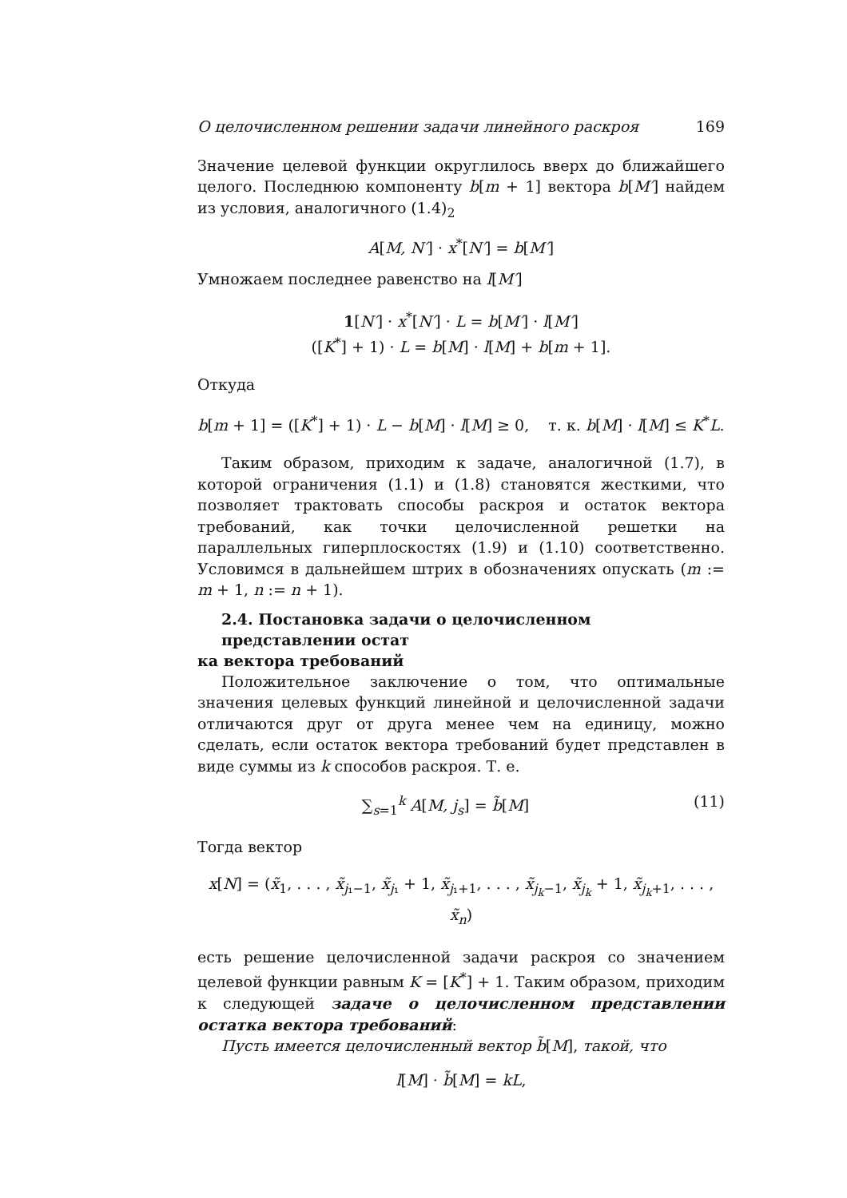О целочисленном решении задачи линейного раскроя 169
Значение целевой функции округлилось вверх до ближайшего целого. Последнюю компоненту b[m + 1] вектора b[M′] найдем из условия, аналогичного (1.4)<sub>2</sub>
A[M, N′] · x<sup>*</sup>[N′] = b[M′]
Умножаем последнее равенство на l[M′]
1[N′] · x<sup>*</sup>[N′] · L = b[M′] · l[M′]
([K<sup>*</sup>] + 1) · L = b[M] · l[M] + b[m + 1].
Откуда
b[m + 1] = ([K<sup>*</sup>] + 1) · L − b[M] · l[M] ≥ 0, т. к. b[M] · l[M] ≤ K<sup>*</sup>L.
Таким образом, приходим к задаче, аналогичной (1.7), в которой ограничения (1.1) и (1.8) становятся жесткими, что позволяет трактовать способы раскроя и остаток вектора требований, как точки целочисленной решетки на параллельных гиперплоскостях (1.9) и (1.10) соответственно. Условимся в дальнейшем штрих в обозначениях опускать (m := m + 1, n := n + 1).
2.4. Постановка задачи о целочисленном представлении остат
ка вектора требований
Положительное заключение о том, что оптимальные значения целевых функций линейной и целочисленной задачи отличаются друг от друга менее чем на единицу, можно сделать, если остаток вектора требований будет представлен в виде суммы из k способов раскроя. Т. е.
∑<sub>s=1</sub><sup>k</sup> A[M, j<sub>s</sub>] = b̃[M] (11)
Тогда вектор
x[N] = (x̃<sub>1</sub>, . . . , x̃<sub>j₁−1</sub>, x̃<sub>j₁</sub> + 1, x̃<sub>j₁+1</sub>, . . . , x̃<sub>j<sub>k</sub>−1</sub>, x̃<sub>j<sub>k</sub></sub> + 1, x̃<sub>j<sub>k</sub>+1</sub>, . . . , x̃<sub>n</sub>)
есть решение целочисленной задачи раскроя со значением целевой функции равным K = [K<sup>*</sup>] + 1. Таким образом, приходим к следующей задаче о целочисленном представлении остатка вектора требований:
Пусть имеется целочисленный вектор b̃[M], такой, что
l[M] · b̃[M] = kL,